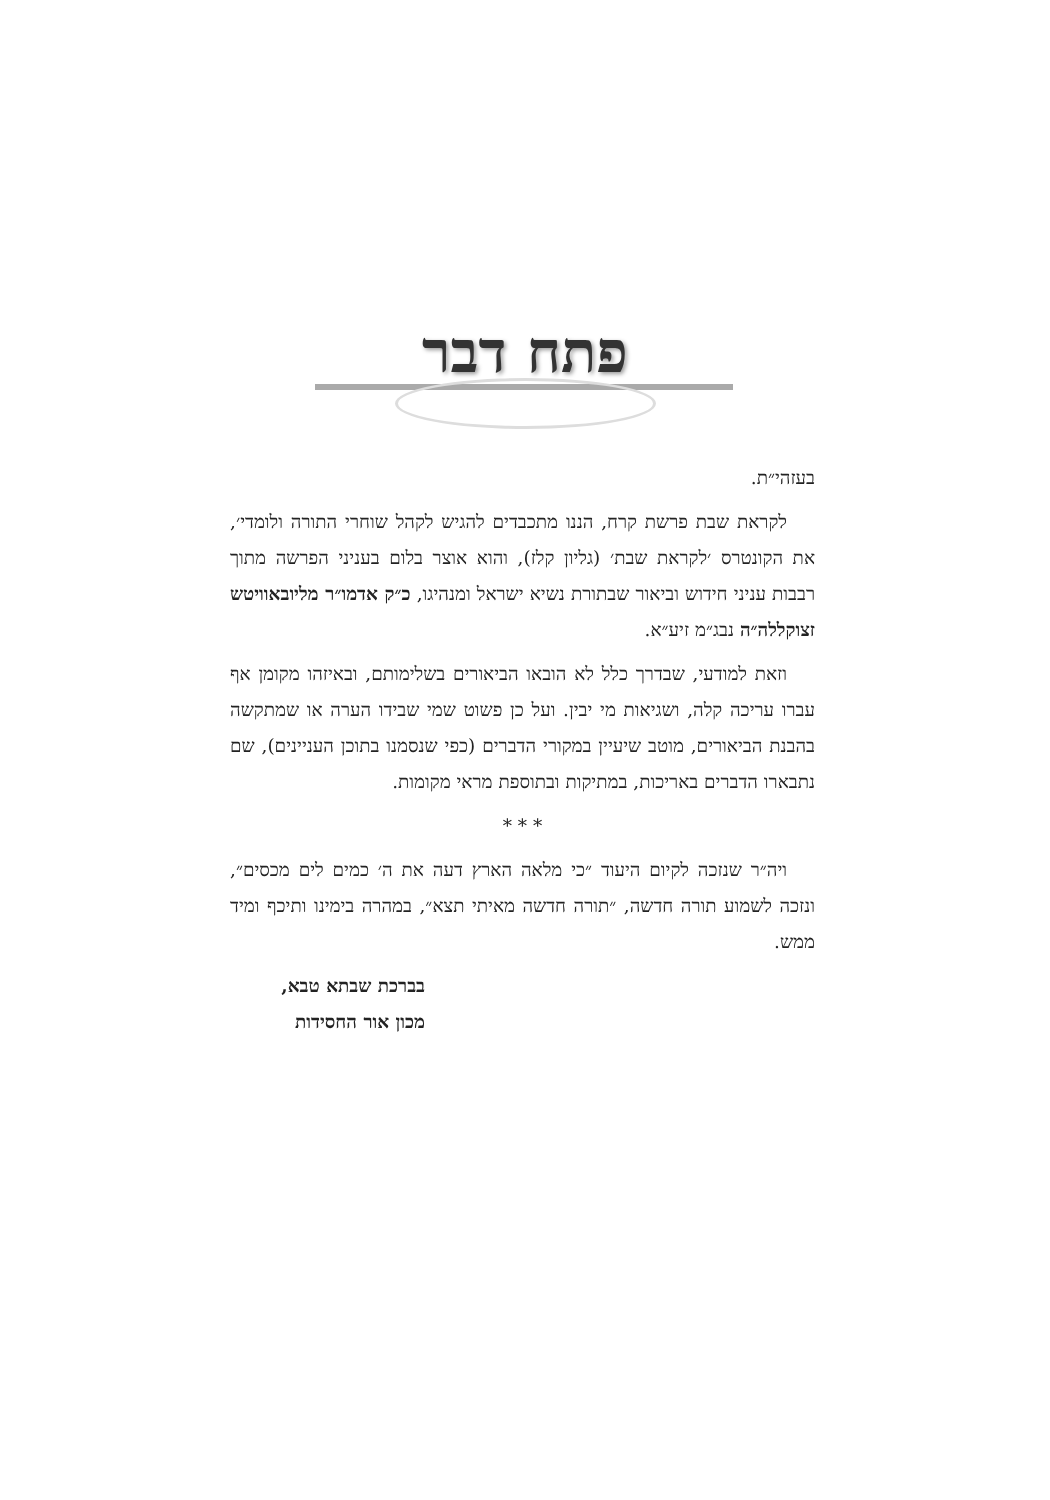פתח דבר
בעזהי״ת.
לקראת שבת פרשת קרח, הננו מתכבדים להגיש לקהל שוחרי התורה ולומדי׳, את הקונטרס ׳לקראת שבת׳ (גליון קלז), והוא אוצר בלום בעניני הפרשה מתוך רבבות עניני חידוש וביאור שבתורת נשיא ישראל ומנהיגו, כ״ק אדמו״ר מליובאוויטש זצוקללה״ה נבג״מ זיע״א.
וזאת למודעי, שבדרך כלל לא הובאו הביאורים בשלימותם, ובאיזהו מקומן אף עברו עריכה קלה, ושגיאות מי יבין. ועל כן פשוט שמי שבידו הערה או שמתקשה בהבנת הביאורים, מוטב שיעיין במקורי הדברים (כפי שנסמנו בתוכן העניינים), שם נתבארו הדברים באריכות, במתיקות ובתוספת מראי מקומות.
* * *
ויה״ר שנזכה לקיום היעוד ״כי מלאה הארץ דעה את ה׳ כמים לים מכסים״, ונזכה לשמוע תורה חדשה, ״תורה חדשה מאיתי תצא״, במהרה בימינו ותיכף ומיד ממש.
בברכת שבתא טבא,
מכון אור החסידות